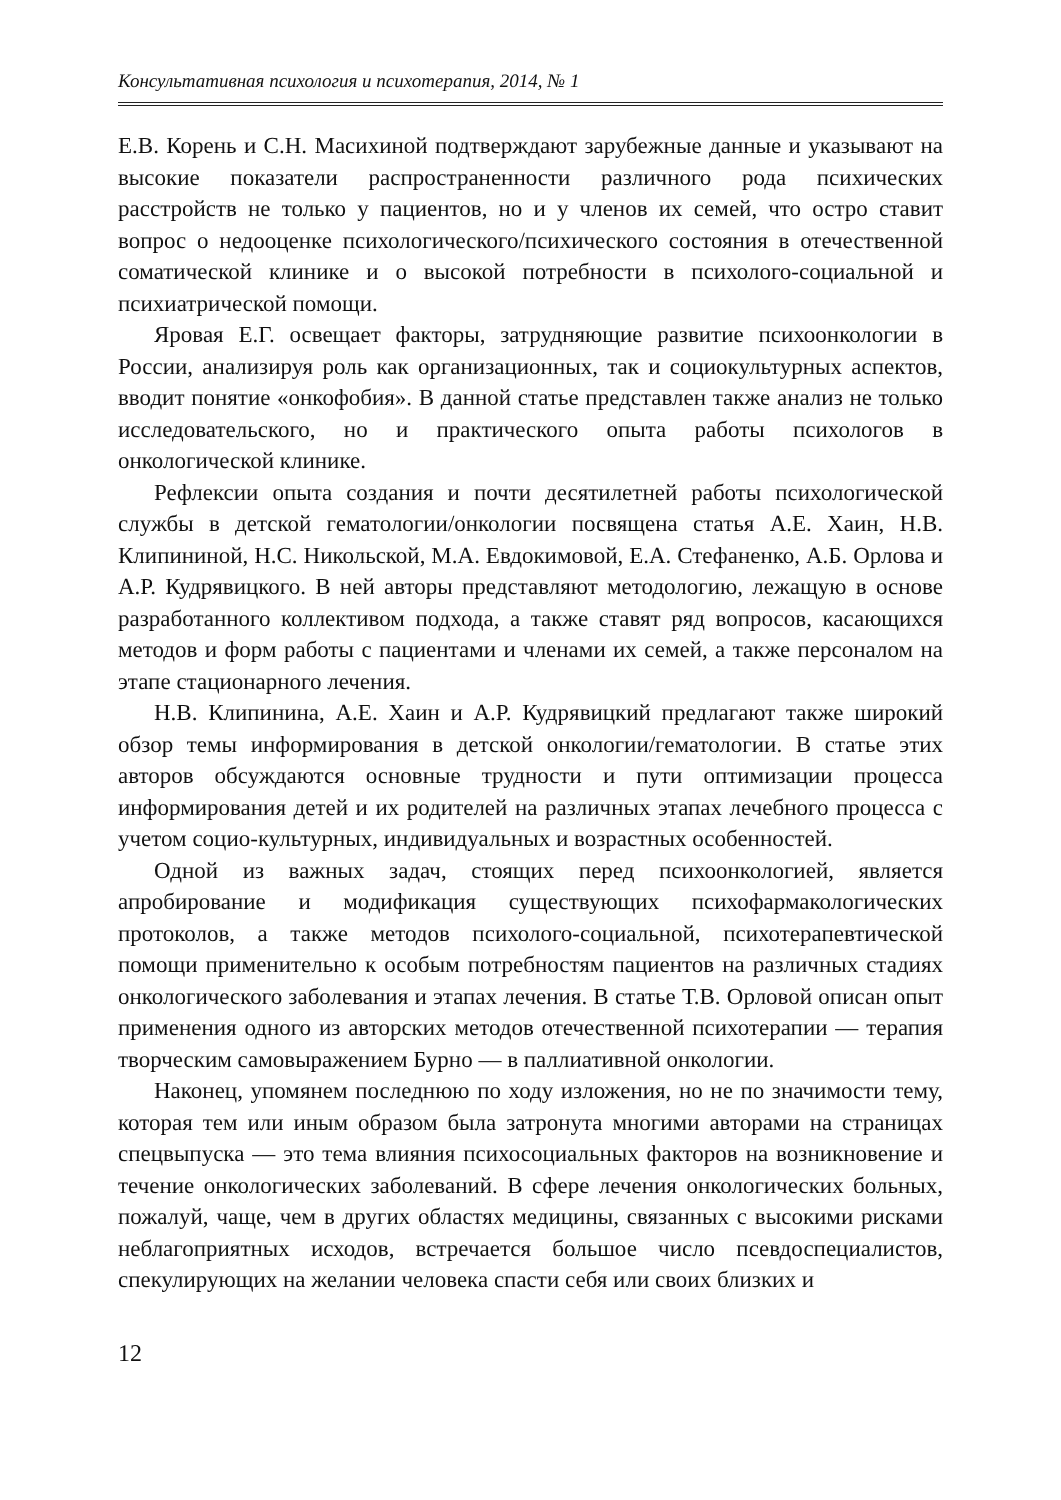Консультативная психология и психотерапия, 2014, № 1
Е.В. Корень и С.Н. Масихиной подтверждают зарубежные данные и указывают на высокие показатели распространенности различного рода психических расстройств не только у пациентов, но и у членов их семей, что остро ставит вопрос о недооценке психологического/психического состояния в отечественной соматической клинике и о высокой потребности в психолого-социальной и психиатрической помощи.
Яровая Е.Г. освещает факторы, затрудняющие развитие психоонкологии в России, анализируя роль как организационных, так и социокультурных аспектов, вводит понятие «онкофобия». В данной статье представлен также анализ не только исследовательского, но и практического опыта работы психологов в онкологической клинике.
Рефлексии опыта создания и почти десятилетней работы психологической службы в детской гематологии/онкологии посвящена статья А.Е. Хаин, Н.В. Клипининой, Н.С. Никольской, М.А. Евдокимовой, Е.А. Стефаненко, А.Б. Орлова и А.Р. Кудрявицкого. В ней авторы представляют методологию, лежащую в основе разработанного коллективом подхода, а также ставят ряд вопросов, касающихся методов и форм работы с пациентами и членами их семей, а также персоналом на этапе стационарного лечения.
Н.В. Клипинина, А.Е. Хаин и А.Р. Кудрявицкий предлагают также широкий обзор темы информирования в детской онкологии/гематологии. В статье этих авторов обсуждаются основные трудности и пути оптимизации процесса информирования детей и их родителей на различных этапах лечебного процесса с учетом социо-культурных, индивидуальных и возрастных особенностей.
Одной из важных задач, стоящих перед психоонкологией, является апробирование и модификация существующих психофармакологических протоколов, а также методов психолого-социальной, психотерапевтической помощи применительно к особым потребностям пациентов на различных стадиях онкологического заболевания и этапах лечения. В статье Т.В. Орловой описан опыт применения одного из авторских методов отечественной психотерапии — терапия творческим самовыражением Бурно — в паллиативной онкологии.
Наконец, упомянем последнюю по ходу изложения, но не по значимости тему, которая тем или иным образом была затронута многими авторами на страницах спецвыпуска — это тема влияния психосоциальных факторов на возникновение и течение онкологических заболеваний. В сфере лечения онкологических больных, пожалуй, чаще, чем в других областях медицины, связанных с высокими рисками неблагоприятных исходов, встречается большое число псевдоспециалистов, спекулирующих на желании человека спасти себя или своих близких и
12